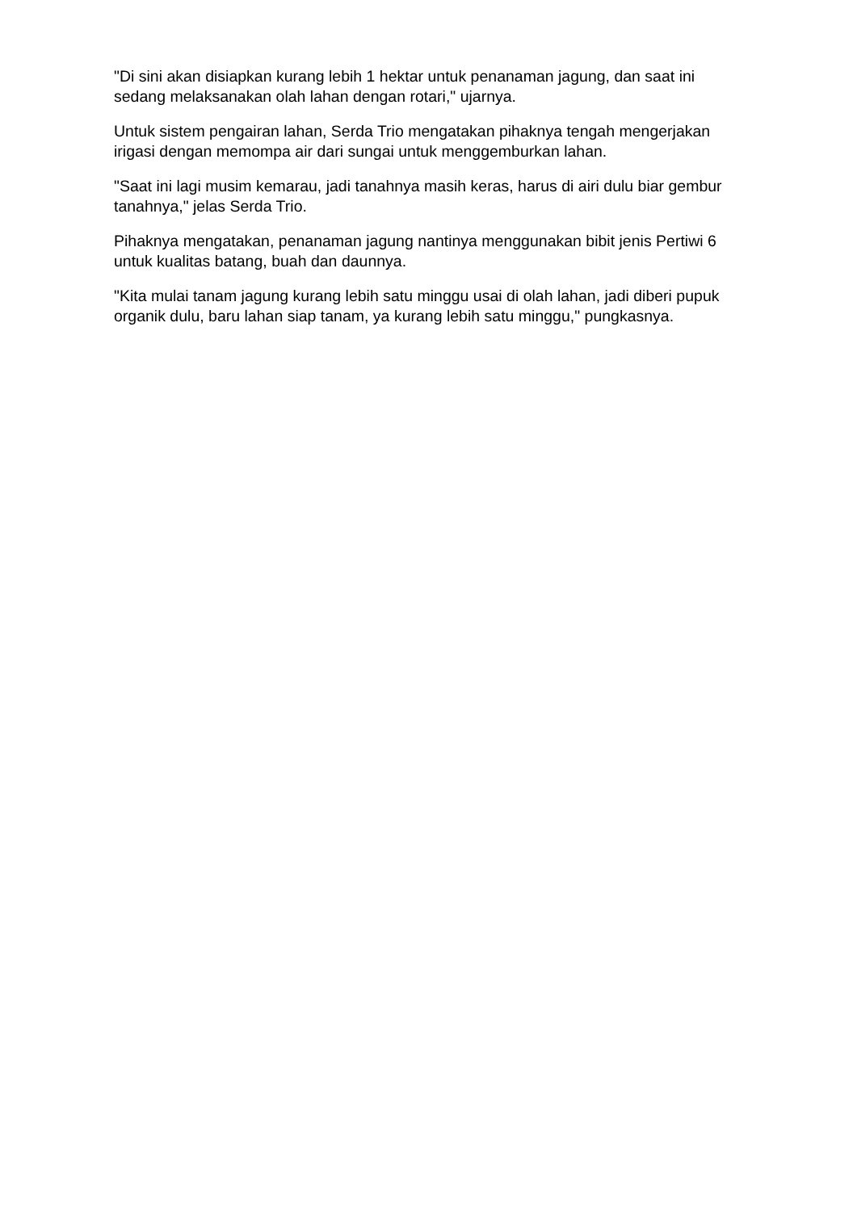"Di sini akan disiapkan kurang lebih 1 hektar untuk penanaman jagung, dan saat ini sedang melaksanakan olah lahan dengan rotari," ujarnya.
Untuk sistem pengairan lahan, Serda Trio mengatakan pihaknya tengah mengerjakan irigasi dengan memompa air dari sungai untuk menggemburkan lahan.
"Saat ini lagi musim kemarau, jadi tanahnya masih keras, harus di airi dulu biar gembur tanahnya," jelas Serda Trio.
Pihaknya mengatakan, penanaman jagung nantinya menggunakan bibit jenis Pertiwi 6 untuk kualitas batang, buah dan daunnya.
"Kita mulai tanam jagung kurang lebih satu minggu usai di olah lahan, jadi diberi pupuk organik dulu, baru lahan siap tanam, ya kurang lebih satu minggu," pungkasnya.